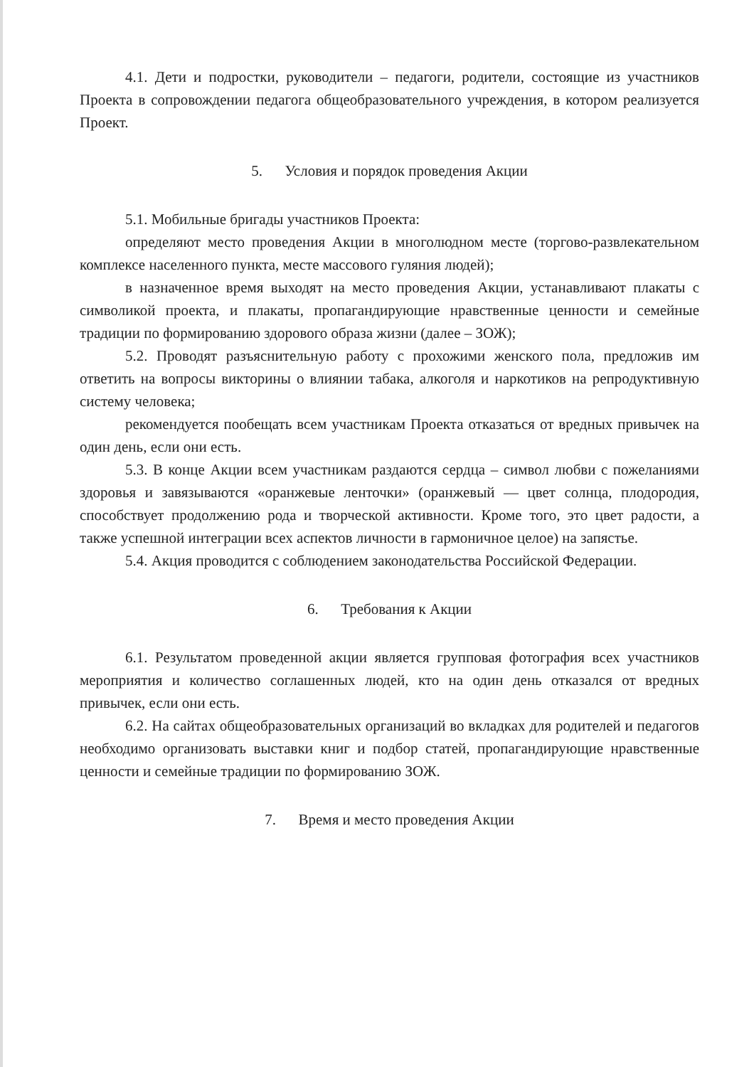4.1. Дети и подростки, руководители – педагоги, родители, состоящие из участников Проекта в сопровождении педагога общеобразовательного учреждения, в котором реализуется Проект.
5. Условия и порядок проведения Акции
5.1. Мобильные бригады участников Проекта:
определяют место проведения Акции в многолюдном месте (торгово-развлекательном комплексе населенного пункта, месте массового гуляния людей);
в назначенное время выходят на место проведения Акции, устанавливают плакаты с символикой проекта, и плакаты, пропагандирующие нравственные ценности и семейные традиции по формированию здорового образа жизни (далее – ЗОЖ);
5.2. Проводят разъяснительную работу с прохожими женского пола, предложив им ответить на вопросы викторины о влиянии табака, алкоголя и наркотиков на репродуктивную систему человека;
рекомендуется пообещать всем участникам Проекта отказаться от вредных привычек на один день, если они есть.
5.3. В конце Акции всем участникам раздаются сердца – символ любви с пожеланиями здоровья и завязываются «оранжевые ленточки» (оранжевый — цвет солнца, плодородия, способствует продолжению рода и творческой активности. Кроме того, это цвет радости, а также успешной интеграции всех аспектов личности в гармоничное целое) на запястье.
5.4. Акция проводится с соблюдением законодательства Российской Федерации.
6. Требования к Акции
6.1. Результатом проведенной акции является групповая фотография всех участников мероприятия и количество соглашенных людей, кто на один день отказался от вредных привычек, если они есть.
6.2. На сайтах общеобразовательных организаций во вкладках для родителей и педагогов необходимо организовать выставки книг и подбор статей, пропагандирующие нравственные ценности и семейные традиции по формированию ЗОЖ.
7. Время и место проведения Акции